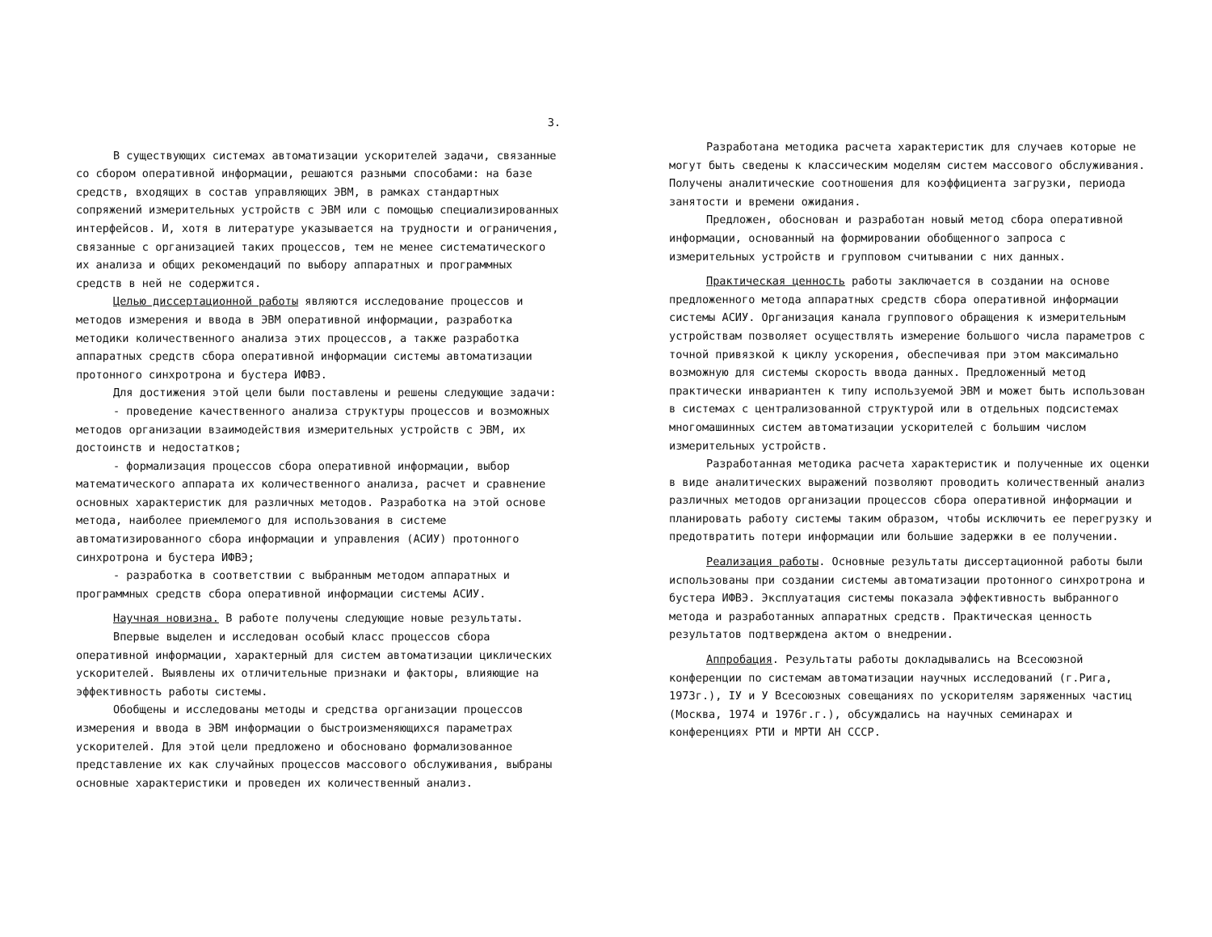3.
В существующих системах автоматизации ускорителей задачи, связанные со сбором оперативной информации, решаются разными способами: на базе средств, входящих в состав управляющих ЭВМ, в рамках стандартных сопряжений измерительных устройств с ЭВМ или с помощью специализированных интерфейсов. И, хотя в литературе указывается на трудности и ограничения, связанные с организацией таких процессов, тем не менее систематического их анализа и общих рекомендаций по выбору аппаратных и программных средств в ней не содержится.
Целью диссертационной работы являются исследование процессов и методов измерения и ввода в ЭВМ оперативной информации, разработка методики количественного анализа этих процессов, а также разработка аппаратных средств сбора оперативной информации системы автоматизации протонного синхротрона и бустера ИФВЭ.
Для достижения этой цели были поставлены и решены следующие задачи:
- проведение качественного анализа структуры процессов и возможных методов организации взаимодействия измерительных устройств с ЭВМ, их достоинств и недостатков;
- формализация процессов сбора оперативной информации, выбор математического аппарата их количественного анализа, расчет и сравнение основных характеристик для различных методов. Разработка на этой основе метода, наиболее приемлемого для использования в системе автоматизированного сбора информации и управления (АСИУ) протонного синхротрона и бустера ИФВЭ;
- разработка в соответствии с выбранным методом аппаратных и программных средств сбора оперативной информации системы АСИУ.
Научная новизна. В работе получены следующие новые результаты.
Впервые выделен и исследован особый класс процессов сбора оперативной информации, характерный для систем автоматизации циклических ускорителей. Выявлены их отличительные признаки и факторы, влияющие на эффективность работы системы.
Обобщены и исследованы методы и средства организации процессов измерения и ввода в ЭВМ информации о быстроизменяющихся параметрах ускорителей. Для этой цели предложено и обосновано формализованное представление их как случайных процессов массового обслуживания, выбраны основные характеристики и проведен их количественный анализ.
Разработана методика расчета характеристик для случаев которые не могут быть сведены к классическим моделям систем массового обслуживания. Получены аналитические соотношения для коэффициента загрузки, периода занятости и времени ожидания.
Предложен, обоснован и разработан новый метод сбора оперативной информации, основанный на формировании обобщенного запроса с измерительных устройств и групповом считывании с них данных.
Практическая ценность работы заключается в создании на основе предложенного метода аппаратных средств сбора оперативной информации системы АСИУ. Организация канала группового обращения к измерительным устройствам позволяет осуществлять измерение большого числа параметров с точной привязкой к циклу ускорения, обеспечивая при этом максимально возможную для системы скорость ввода данных. Предложенный метод практически инвариантен к типу используемой ЭВМ и может быть использован в системах с централизованной структурой или в отдельных подсистемах многомашинных систем автоматизации ускорителей с большим числом измерительных устройств.
Разработанная методика расчета характеристик и полученные их оценки в виде аналитических выражений позволяют проводить количественный анализ различных методов организации процессов сбора оперативной информации и планировать работу системы таким образом, чтобы исключить ее перегрузку и предотвратить потери информации или большие задержки в ее получении.
Реализация работы. Основные результаты диссертационной работы были использованы при создании системы автоматизации протонного синхротрона и бустера ИФВЭ. Эксплуатация системы показала эффективность выбранного метода и разработанных аппаратных средств. Практическая ценность результатов подтверждена актом о внедрении.
Аппробация. Результаты работы докладывались на Всесоюзной конференции по системам автоматизации научных исследований (г.Рига, 1973г.), IУ и У Всесоюзных совещаниях по ускорителям заряженных частиц (Москва, 1974 и 1976г.г.), обсуждались на научных семинарах и конференциях РТИ и МРТИ АН СССР.